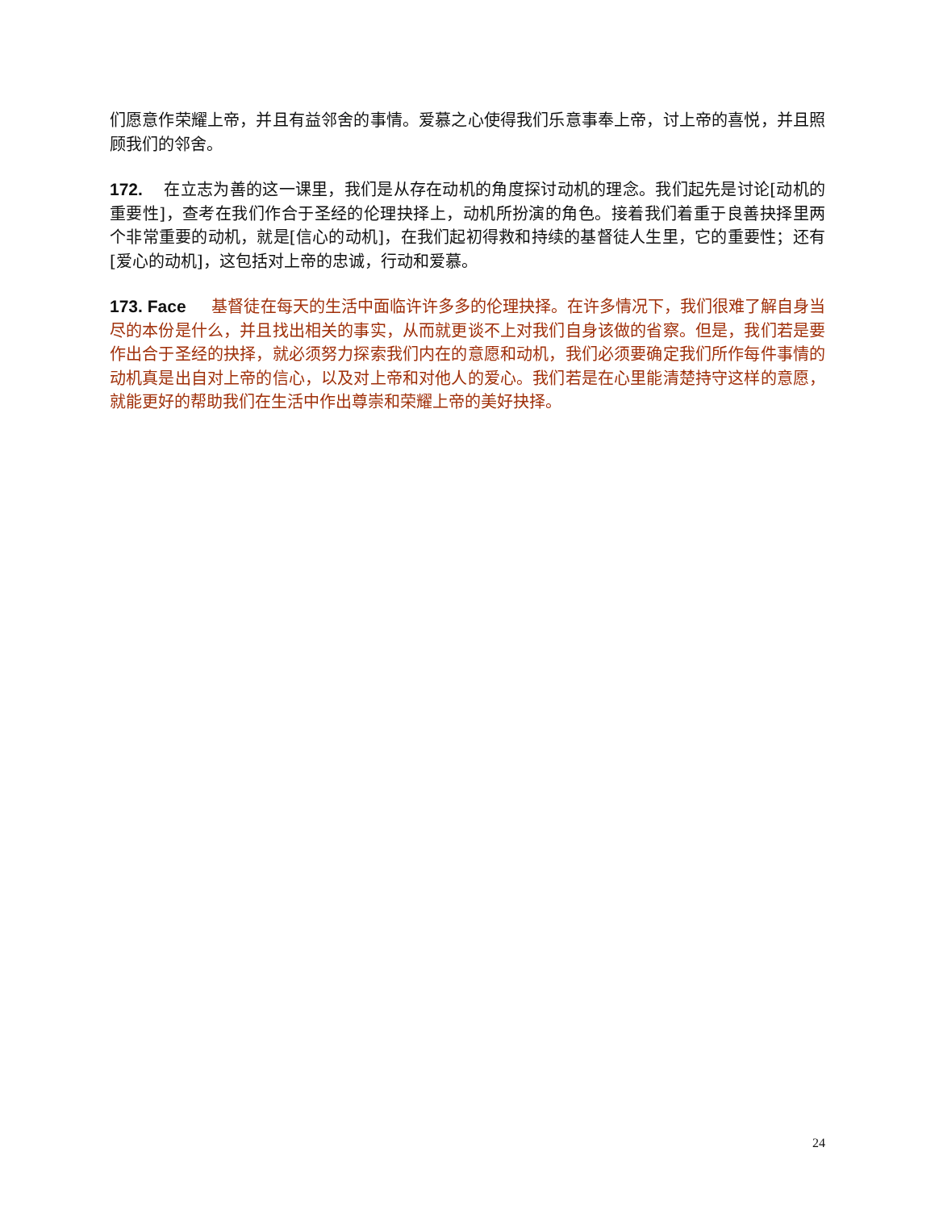们愿意作荣耀上帝，并且有益邻舍的事情。爱慕之心使得我们乐意事奉上帝，讨上帝的喜悦，并且照顾我们的邻舍。
172. 在立志为善的这一课里，我们是从存在动机的角度探讨动机的理念。我们起先是讨论[动机的重要性]，查考在我们作合于圣经的伦理抉择上，动机所扮演的角色。接着我们着重于良善抉择里两个非常重要的动机，就是[信心的动机]，在我们起初得救和持续的基督徒人生里，它的重要性；还有[爱心的动机]，这包括对上帝的忠诚，行动和爱慕。
173. Face 基督徒在每天的生活中面临许许多多的伦理抉择。在许多情况下，我们很难了解自身当尽的本份是什么，并且找出相关的事实，从而就更谈不上对我们自身该做的省察。但是，我们若是要作出合于圣经的抉择，就必须努力探索我们内在的意愿和动机，我们必须要确定我们所作每件事情的动机真是出自对上帝的信心，以及对上帝和对他人的爱心。我们若是在心里能清楚持守这样的意愿，就能更好的帮助我们在生活中作出尊崇和荣耀上帝的美好抉择。
24